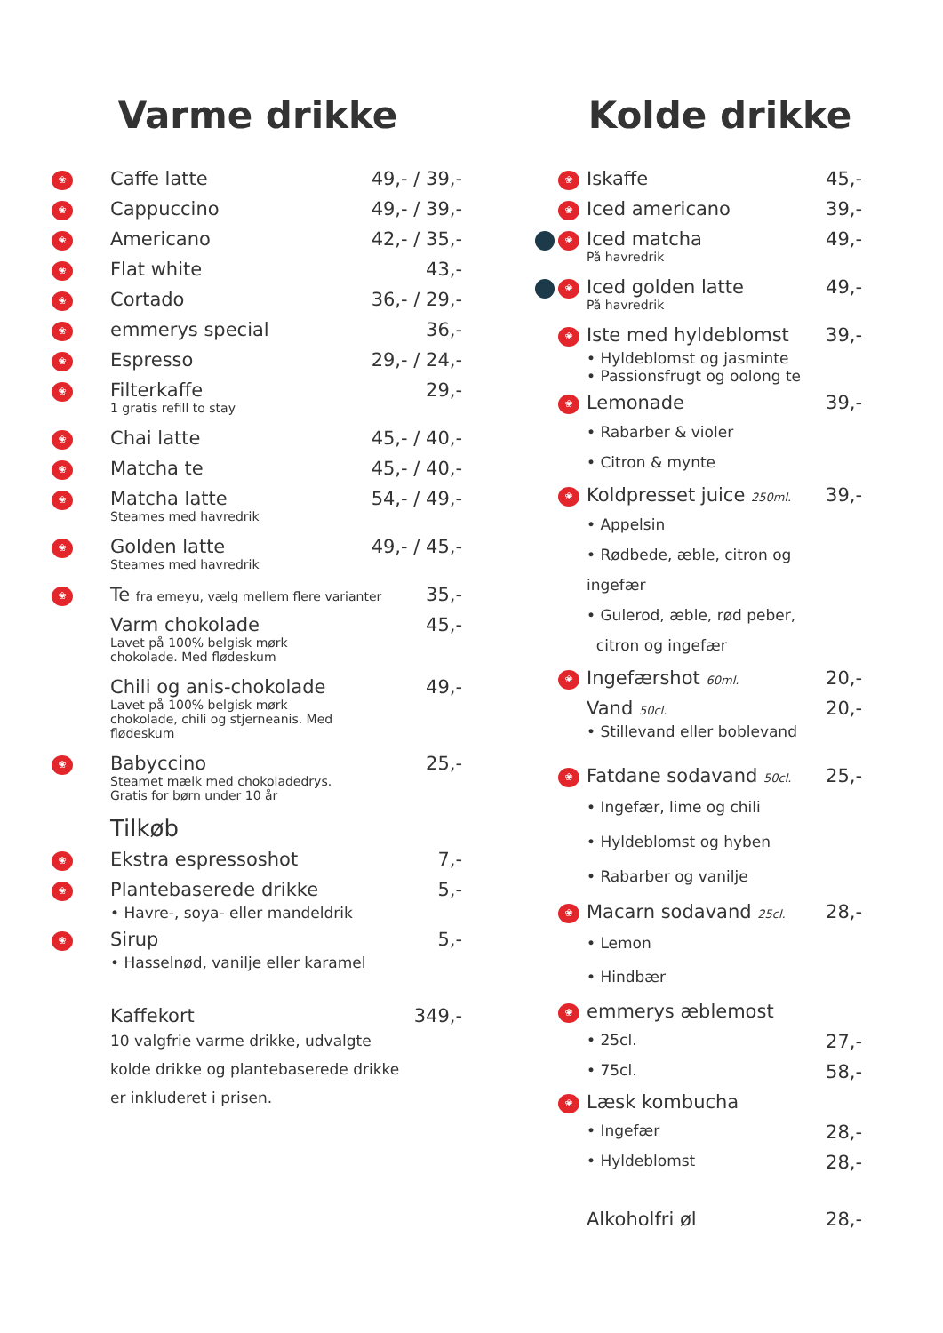Varme drikke
❀
Caffe latte 49,- / 39,-
❀
Cappuccino 49,- / 39,-
❀
Americano 42,- / 35,-
❀
Flat white 43,-
❀
Cortado 36,- / 29,-
❀
emmerys special 36,-
❀
Espresso 29,- / 24,-
❀
Filterkaffe
1 gratis refill to stay
29,-
❀
Chai latte 45,- / 40,-
❀
Matcha te 45,- / 40,-
❀
Matcha latte
Steames med havredrik
54,- / 49,-
❀
Golden latte
Steames med havredrik
49,- / 45,-
❀
Te fra emeyu, vælg mellem flere varianter
35,-
Varm chokolade
Lavet på 100% belgisk mørk
chokolade. Med flødeskum
45,-
Chili og anis-chokolade
Lavet på 100% belgisk mørk
chokolade, chili og stjerneanis. Med
flødeskum
49,-
❀
Babyccino
Steamet mælk med chokoladedrys.
Gratis for børn under 10 år
25,-
Tilkøb
❀
Ekstra espressoshot 7,-
❀
Plantebaserede drikke
• Havre-, soya- eller mandeldrik
5,-
❀
Sirup
• Hasselnød, vanilje eller karamel
5,-
Kaffekort
10 valgfrie varme drikke, udvalgte
kolde drikke og plantebaserede drikke
er inkluderet i prisen.
349,-
Kolde drikke
❀
Iskaffe 45,-
❀
Iced americano 39,-
❀
Iced matcha
På havredrik
49,-
❀
Iced golden latte
På havredrik
49,-
❀
Iste med hyldeblomst
• Hyldeblomst og jasminte
• Passionsfrugt og oolong te
39,-
❀
Lemonade
• Rabarber & violer
• Citron & mynte
39,-
❀
Koldpresset juice 250ml.
• Appelsin
• Rødbede, æble, citron og ingefær
• Gulerod, æble, rød peber,
citron og ingefær
39,-
❀
Ingefærshot 60ml.
20,-
Vand 50cl.
• Stillevand eller boblevand
20,-
❀
Fatdane sodavand 50cl.
• Ingefær, lime og chili
• Hyldeblomst og hyben
• Rabarber og vanilje
25,-
❀
Macarn sodavand 25cl.
• Lemon
• Hindbær
28,-
❀
emmerys æblemost
• 25cl.
27,-
• 75cl.
58,-
❀
Læsk kombucha
• Ingefær
28,-
• Hyldeblomst
28,-
Alkoholfri øl 28,-